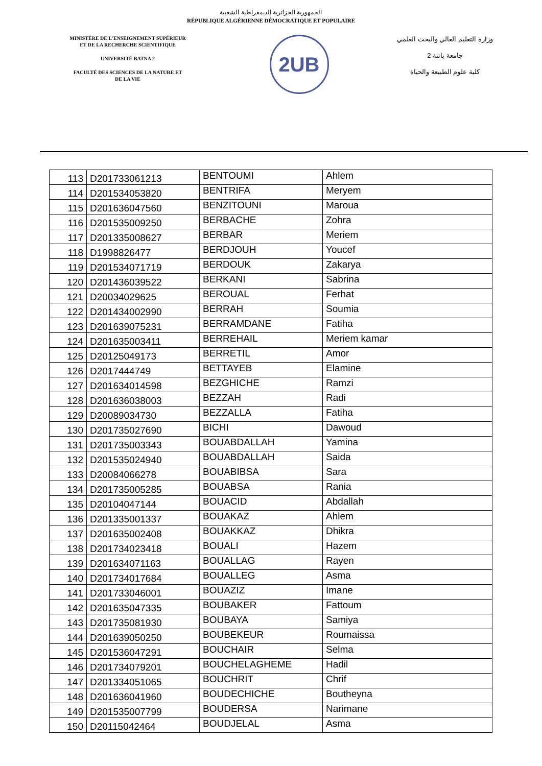الجمهورية الجزائرية الديمقراطية الشعبية
RÉPUBLIQUE ALGÉRIENNE DÉMOCRATIQUE ET POPULAIRE
MINISTÈRE DE L'ENSEIGNEMENT SUPÉRIEUR
ET DE LA RECHERCHE SCIENTIFIQUE
UNIVERSITÉ BATNA 2
FACULTÉ DES SCIENCES DE LA NATURE ET
DE LA VIE
2UB
وزارة التعليم العالي والبحث العلمي
جامعة باتنة 2
كلية علوم الطبيعة والحياة
| 113 | D201733061213 | BENTOUMI | Ahlem |
| 114 | D201534053820 | BENTRIFA | Meryem |
| 115 | D201636047560 | BENZITOUNI | Maroua |
| 116 | D201535009250 | BERBACHE | Zohra |
| 117 | D201335008627 | BERBAR | Meriem |
| 118 | D1998826477 | BERDJOUH | Youcef |
| 119 | D201534071719 | BERDOUK | Zakarya |
| 120 | D201436039522 | BERKANI | Sabrina |
| 121 | D20034029625 | BEROUAL | Ferhat |
| 122 | D201434002990 | BERRAH | Soumia |
| 123 | D201639075231 | BERRAMDANE | Fatiha |
| 124 | D201635003411 | BERREHAIL | Meriem kamar |
| 125 | D20125049173 | BERRETIL | Amor |
| 126 | D2017444749 | BETTAYEB | Elamine |
| 127 | D201634014598 | BEZGHICHE | Ramzi |
| 128 | D201636038003 | BEZZAH | Radi |
| 129 | D20089034730 | BEZZALLA | Fatiha |
| 130 | D201735027690 | BICHI | Dawoud |
| 131 | D201735003343 | BOUABDALLAH | Yamina |
| 132 | D201535024940 | BOUABDALLAH | Saida |
| 133 | D20084066278 | BOUABIBSA | Sara |
| 134 | D201735005285 | BOUABSA | Rania |
| 135 | D20104047144 | BOUACID | Abdallah |
| 136 | D201335001337 | BOUAKAZ | Ahlem |
| 137 | D201635002408 | BOUAKKAZ | Dhikra |
| 138 | D201734023418 | BOUALI | Hazem |
| 139 | D201634071163 | BOUALLAG | Rayen |
| 140 | D201734017684 | BOUALLEG | Asma |
| 141 | D201733046001 | BOUAZIZ | Imane |
| 142 | D201635047335 | BOUBAKER | Fattoum |
| 143 | D201735081930 | BOUBAYA | Samiya |
| 144 | D201639050250 | BOUBEKEUR | Roumaissa |
| 145 | D201536047291 | BOUCHAIR | Selma |
| 146 | D201734079201 | BOUCHELAGHEME | Hadil |
| 147 | D201334051065 | BOUCHRIT | Chrif |
| 148 | D201636041960 | BOUDECHICHE | Boutheyna |
| 149 | D201535007799 | BOUDERSA | Narimane |
| 150 | D20115042464 | BOUDJELAL | Asma |